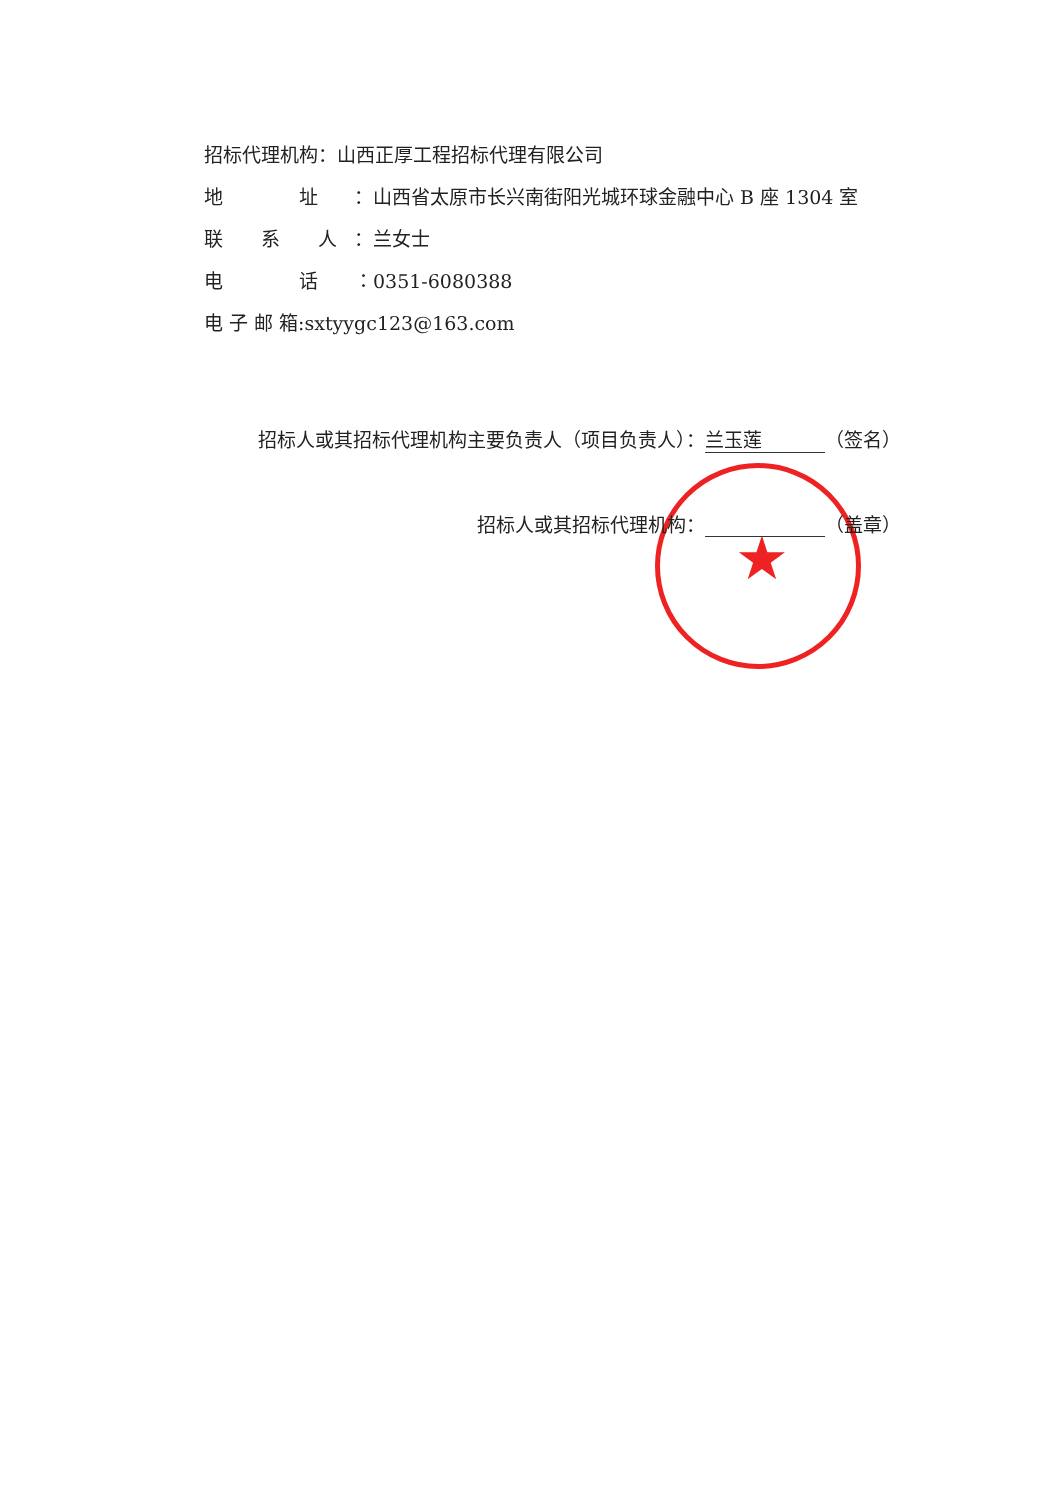招标代理机构：山西正厚工程招标代理有限公司
地　　　　址 ：山西省太原市长兴南街阳光城环球金融中心 B 座 1304 室
联　　系　　人 ：兰女士
电　　　　话 ：0351-6080388
电 子 邮 箱:sxtyygc123@163.com
★
招标人或其招标代理机构主要负责人（项目负责人）： 兰玉莲 （签名）
招标人或其招标代理机构： （盖章）